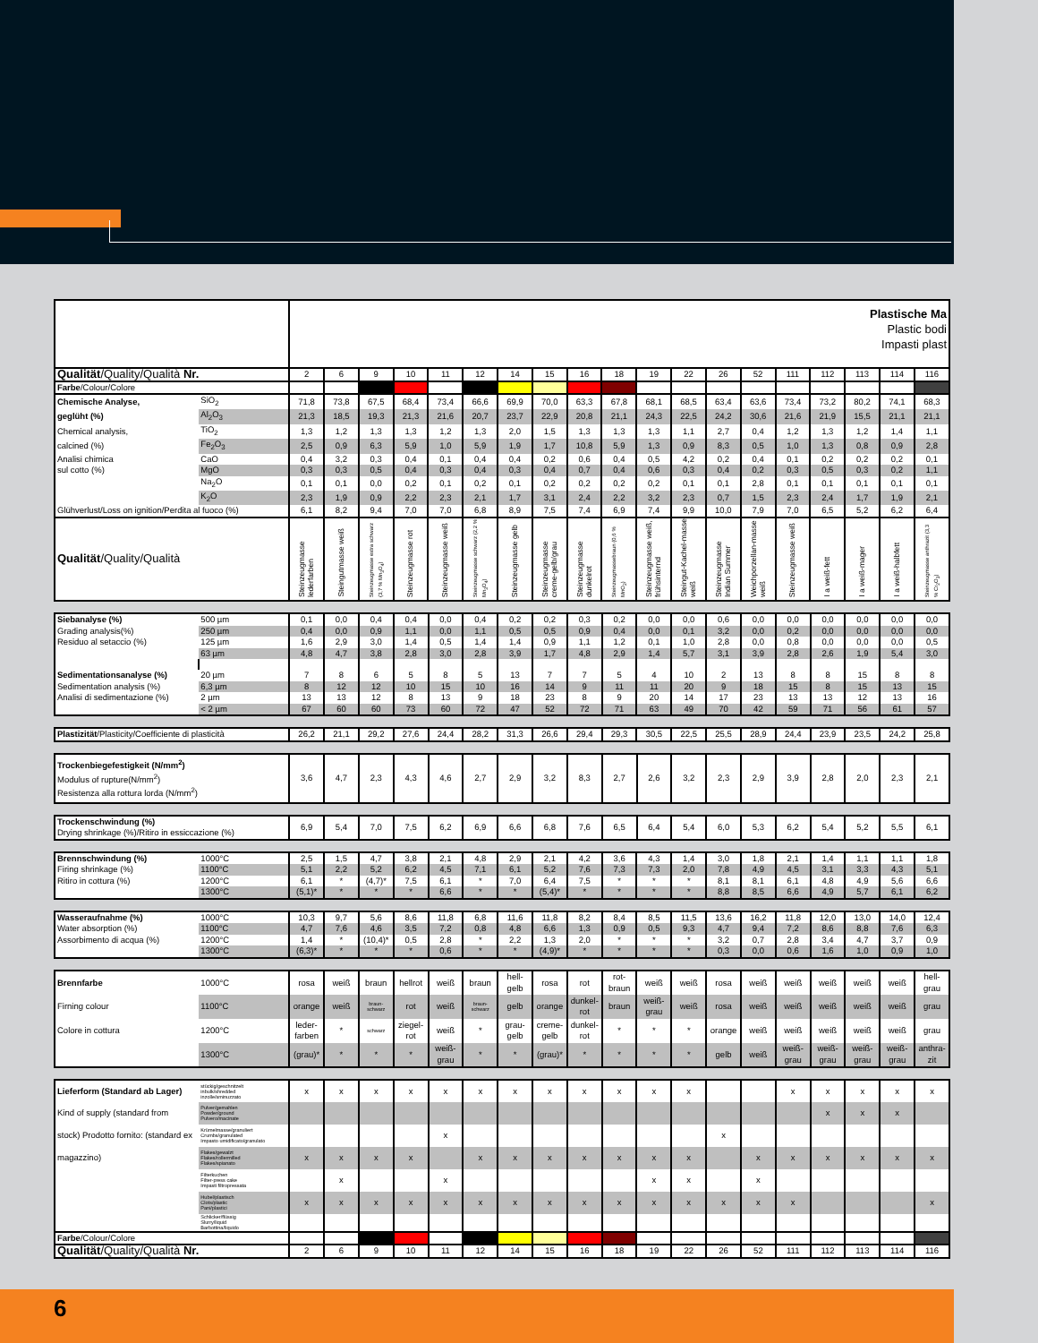| | | Plastische Ma Plastic bodi Impasti plast | | | | | | | | | | | | | | | | | | |
| Qualität /Quality/Qualità Nr. | | 2 | 6 | 9 | 10 | 11 | 12 | 14 | 15 | 16 | 18 | 19 | 22 | 26 | 52 | 111 | 112 | 113 | 114 | 116 |
| Farbe /Colour/Colore | | | | | | | | | | | | | | | | | | | | |
| Chemische Analyse, | SiO<sub>2</sub> | 71,8 | 73,8 | 67,5 | 68,4 | 73,4 | 66,6 | 69,9 | 70,0 | 63,3 | 67,8 | 68,1 | 68,5 | 63,4 | 63,6 | 73,4 | 73,2 | 80,2 | 74,1 | 68,3 |
| geglüht (%) | Al<sub>2</sub>O<sub>3</sub> | 21,3 | 18,5 | 19,3 | 21,3 | 21,6 | 20,7 | 23,7 | 22,9 | 20,8 | 21,1 | 24,3 | 22,5 | 24,2 | 30,6 | 21,6 | 21,9 | 15,5 | 21,1 | 21,1 |
| Chemical analysis, | TiO<sub>2</sub> | 1,3 | 1,2 | 1,3 | 1,3 | 1,2 | 1,3 | 2,0 | 1,5 | 1,3 | 1,3 | 1,3 | 1,1 | 2,7 | 0,4 | 1,2 | 1,3 | 1,2 | 1,4 | 1,1 |
| calcined (%) | Fe<sub>2</sub>O<sub>3</sub> | 2,5 | 0,9 | 6,3 | 5,9 | 1,0 | 5,9 | 1,9 | 1,7 | 10,8 | 5,9 | 1,3 | 0,9 | 8,3 | 0,5 | 1,0 | 1,3 | 0,8 | 0,9 | 2,8 |
| Analisi chimica | CaO | 0,4 | 3,2 | 0,3 | 0,4 | 0,1 | 0,4 | 0,4 | 0,2 | 0,6 | 0,4 | 0,5 | 4,2 | 0,2 | 0,4 | 0,1 | 0,2 | 0,2 | 0,2 | 0,1 |
| sul cotto (%) | MgO | 0,3 | 0,3 | 0,5 | 0,4 | 0,3 | 0,4 | 0,3 | 0,4 | 0,7 | 0,4 | 0,6 | 0,3 | 0,4 | 0,2 | 0,3 | 0,5 | 0,3 | 0,2 | 1,1 |
| | Na<sub>2</sub>O | 0,1 | 0,1 | 0,0 | 0,2 | 0,1 | 0,2 | 0,1 | 0,2 | 0,2 | 0,2 | 0,2 | 0,1 | 0,1 | 2,8 | 0,1 | 0,1 | 0,1 | 0,1 | 0,1 |
| | K<sub>2</sub>O | 2,3 | 1,9 | 0,9 | 2,2 | 2,3 | 2,1 | 1,7 | 3,1 | 2,4 | 2,2 | 3,2 | 2,3 | 0,7 | 1,5 | 2,3 | 2,4 | 1,7 | 1,9 | 2,1 |
| Glühverlust/Loss on ignition/Perdita al fuoco (%) | | 6,1 | 8,2 | 9,4 | 7,0 | 7,0 | 6,8 | 8,9 | 7,5 | 7,4 | 6,9 | 7,4 | 9,9 | 10,0 | 7,9 | 7,0 | 6,5 | 5,2 | 6,2 | 6,4 |
| Qualität /Quality/Qualità | | Steinzeugmasse lederfarben | Steingutmasse weiß | Steinzeugmasse extra schwarz (3,7 % Mn<sub>3</sub>O<sub>4</sub>) | Steinzeugmasse rot | Steinzeugmasse weiß | Steinzeugmasse schwarz (2,2 % Mn<sub>3</sub>O<sub>4</sub>) | Steinzeugmasse gelb | Steinzeugmasse creme-gelb/grau | Steinzeugmasse dunkelrot | Steinzeugmassebraun (0,6 % MnO<sub>2</sub>) | Steinzeugmasse weiß, frühsinternd | Steingut-Kachel-masse weiß | Steinzeugmasse Indian Summer | Weichporzellan-masse weiß | Steinzeugmasse weiß | I a weiß-fett | I a weiß-mager | I a weiß-halbfett | Steinzeugmasse anthrazit (3,3 % Cr<sub>2</sub>O<sub>3</sub>) |
| Siebanalyse (%) | 500 µm | 0,1 | 0,0 | 0,4 | 0,4 | 0,0 | 0,4 | 0,2 | 0,2 | 0,3 | 0,2 | 0,0 | 0,0 | 0,6 | 0,0 | 0,0 | 0,0 | 0,0 | 0,0 | 0,0 |
| Grading analysis(%) | 250 µm | 0,4 | 0,0 | 0,9 | 1,1 | 0,0 | 1,1 | 0,5 | 0,5 | 0,9 | 0,4 | 0,0 | 0,1 | 3,2 | 0,0 | 0,2 | 0,0 | 0,0 | 0,0 | 0,0 |
| Residuo al setaccio (%) | 125 µm | 1,6 | 2,9 | 3,0 | 1,4 | 0,5 | 1,4 | 1,4 | 0,9 | 1,1 | 1,2 | 0,1 | 1,0 | 2,8 | 0,0 | 0,8 | 0,0 | 0,0 | 0,0 | 0,5 |
| | 63 µm | 4,8 | 4,7 | 3,8 | 2,8 | 3,0 | 2,8 | 3,9 | 1,7 | 4,8 | 2,9 | 1,4 | 5,7 | 3,1 | 3,9 | 2,8 | 2,6 | 1,9 | 5,4 | 3,0 |
| Sedimentationsanalyse (%) | 20 µm | 7 | 8 | 6 | 5 | 8 | 5 | 13 | 7 | 7 | 5 | 4 | 10 | 2 | 13 | 8 | 8 | 15 | 8 | 8 |
| Sedimentation analysis (%) | 6,3 µm | 8 | 12 | 12 | 10 | 15 | 10 | 16 | 14 | 9 | 11 | 11 | 20 | 9 | 18 | 15 | 8 | 15 | 13 | 15 |
| Analisi di sedimentazione (%) | 2 µm | 13 | 13 | 12 | 8 | 13 | 9 | 18 | 23 | 8 | 9 | 20 | 14 | 17 | 23 | 13 | 13 | 12 | 13 | 16 |
| | < 2 µm | 67 | 60 | 60 | 73 | 60 | 72 | 47 | 52 | 72 | 71 | 63 | 49 | 70 | 42 | 59 | 71 | 56 | 61 | 57 |
| Plastizität /Plasticity/Coefficiente di plasticità | 26,2 | 21,1 | 29,2 | 27,6 | 24,4 | 28,2 | 31,3 | 26,6 | 29,4 | 29,3 | 30,5 | 22,5 | 25,5 | 28,9 | 24,4 | 23,9 | 23,5 | 24,2 | 25,8 |
| Trockenbiegefestigkeit (N/mm<sup>2</sup>) Modulus of rupture(N/mm<sup>2</sup>) Resistenza alla rottura lorda (N/mm<sup>2</sup>) | 3,6 | 4,7 | 2,3 | 4,3 | 4,6 | 2,7 | 2,9 | 3,2 | 8,3 | 2,7 | 2,6 | 3,2 | 2,3 | 2,9 | 3,9 | 2,8 | 2,0 | 2,3 | 2,1 |
| Trockenschwindung (%) Drying shrinkage (%)/Ritiro in essiccazione (%) | 6,9 | 5,4 | 7,0 | 7,5 | 6,2 | 6,9 | 6,6 | 6,8 | 7,6 | 6,5 | 6,4 | 5,4 | 6,0 | 5,3 | 6,2 | 5,4 | 5,2 | 5,5 | 6,1 |
| Brennschwindung (%) | 1000°C | 2,5 | 1,5 | 4,7 | 3,8 | 2,1 | 4,8 | 2,9 | 2,1 | 4,2 | 3,6 | 4,3 | 1,4 | 3,0 | 1,8 | 2,1 | 1,4 | 1,1 | 1,1 | 1,8 |
| Firing shrinkage (%) | 1100°C | 5,1 | 2,2 | 5,2 | 6,2 | 4,5 | 7,1 | 6,1 | 5,2 | 7,6 | 7,3 | 7,3 | 2,0 | 7,8 | 4,9 | 4,5 | 3,1 | 3,3 | 4,3 | 5,1 |
| Ritiro in cottura (%) | 1200°C | 6,1 | * | (4,7)* | 7,5 | 6,1 | * | 7,0 | 6,4 | 7,5 | * | * | * | 8,1 | 8,1 | 6,1 | 4,8 | 4,9 | 5,6 | 6,6 |
| | 1300°C | (5,1)* | * | * | * | 6,6 | * | * | (5,4)* | * | * | * | * | 8,8 | 8,5 | 6,6 | 4,9 | 5,7 | 6,1 | 6,2 |
| Wasseraufnahme (%) | 1000°C | 10,3 | 9,7 | 5,6 | 8,6 | 11,8 | 6,8 | 11,6 | 11,8 | 8,2 | 8,4 | 8,5 | 11,5 | 13,6 | 16,2 | 11,8 | 12,0 | 13,0 | 14,0 | 12,4 |
| Water absorption (%) | 1100°C | 4,7 | 7,6 | 4,6 | 3,5 | 7,2 | 0,8 | 4,8 | 6,6 | 1,3 | 0,9 | 0,5 | 9,3 | 4,7 | 9,4 | 7,2 | 8,6 | 8,8 | 7,6 | 6,3 |
| Assorbimento di acqua (%) | 1200°C | 1,4 | * | (10,4)* | 0,5 | 2,8 | * | 2,2 | 1,3 | 2,0 | * | * | * | 3,2 | 0,7 | 2,8 | 3,4 | 4,7 | 3,7 | 0,9 |
| | 1300°C | (6,3)* | * | * | * | 0,6 | * | * | (4,9)* | * | * | * | * | 0,3 | 0,0 | 0,6 | 1,6 | 1,0 | 0,9 | 1,0 |
| Brennfarbe | 1000°C | rosa | weiß | braun | hellrot | weiß | braun | hell- gelb | rosa | rot | rot- braun | weiß | weiß | rosa | weiß | weiß | weiß | weiß | weiß | hell- grau |
| Firning colour | 1100°C | orange | weiß | braun- schwarz | rot | weiß | braun- schwarz | gelb | orange | dunkel- rot | braun | weiß- grau | weiß | rosa | weiß | weiß | weiß | weiß | weiß | grau |
| Colore in cottura | 1200°C | leder- farben | * | schwarz | ziegel- rot | weiß | * | grau- gelb | creme- gelb | dunkel- rot | * | * | * | orange | weiß | weiß | weiß | weiß | weiß | grau |
| | 1300°C | (grau)* | * | * | * | weiß- grau | * | * | (grau)* | * | * | * | * | gelb | weiß | weiß- grau | weiß- grau | weiß- grau | weiß- grau | anthra- zit |
| Lieferform (Standard ab Lager) | stückig/geschnitzelt inbulk/shredded inzolle/sminuzzato | x | x | x | x | x | x | x | x | x | x | x | x | | | x | x | x | x | x |
| Kind of supply (standard from | Pulver/gemahlen Powder/ground Pulvero/macinate | | | | | | | | | | | | | | | | x | x | x | |
| stock) Prodotto fornito: (standard ex | Krümelmasse/granuliert Crumbs/granulated Impasto umidificato/granulato | | | | | x | | | | | | | | x | | | | | | |
| magazzino) | Flakes/gewalzt Flakes/rollermilled Flakes/spianato | x | x | x | x | | x | x | x | x | x | x | x | | x | x | x | x | x | x |
| | Filterkuchen Filter-press cake Impasti filtropressata | | x | | | x | | | | | | x | x | | x | | | | | |
| | Hubel/plastisch Clots/plastic Pani/plastici | x | x | x | x | x | x | x | x | x | x | x | x | x | x | x | | | | x |
| | Schlicker/flüssig Slurry/liquid Barbottina/liquido | | | | | | | | | | | | | | | | | | | |
| Farbe /Colour/Colore | | | | | | | | | | | | | | | | | | | | |
| Qualität /Quality/Qualità Nr. | | 2 | 6 | 9 | 10 | 11 | 12 | 14 | 15 | 16 | 18 | 19 | 22 | 26 | 52 | 111 | 112 | 113 | 114 | 116 |
6